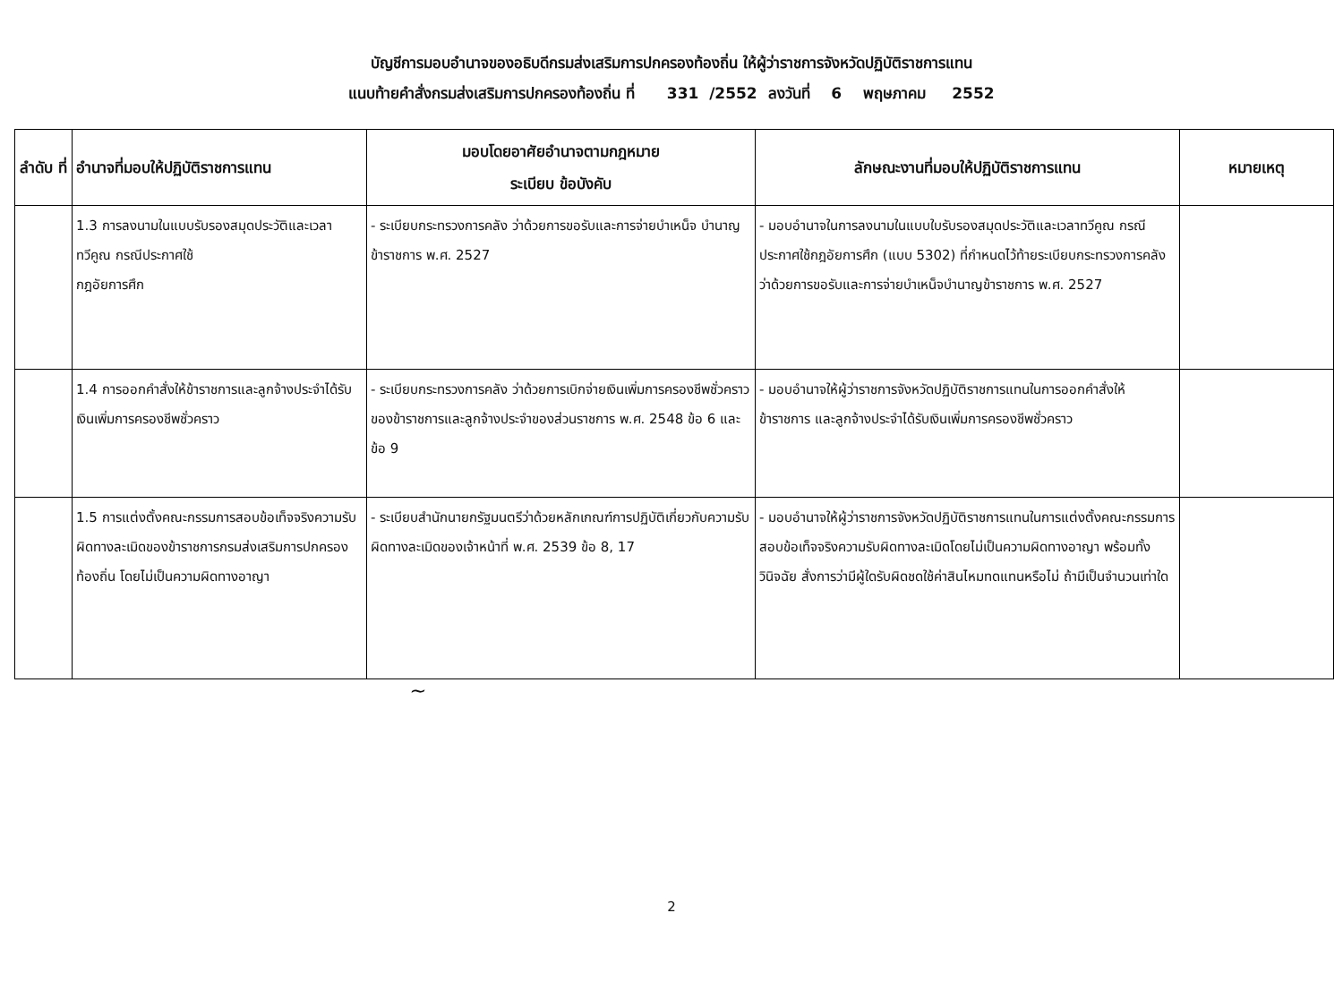บัญชีการมอบอำนาจของอธิบดีกรมส่งเสริมการปกครองท้องถิ่น ให้ผู้ว่าราชการจังหวัดปฏิบัติราชการแทน
แนบท้ายคำสั่งกรมส่งเสริมการปกครองท้องถิ่น ที่ 331 /2552 ลงวันที่ 6 พฤษภาคม 2552
| ลำดับ ที่ | อำนาจที่มอบให้ปฏิบัติราชการแทน | มอบโดยอาศัยอำนาจตามกฎหมาย ระเบียบ ข้อบังคับ | ลักษณะงานที่มอบให้ปฏิบัติราชการแทน | หมายเหตุ |
| --- | --- | --- | --- | --- |
| | 1.3 การลงนามในแบบรับรองสมุดประวัติและเวลาทวีคูณ กรณีประกาศใช้ กฎอัยการศึก | - ระเบียบกระทรวงการคลัง ว่าด้วยการขอรับและการจ่ายบำเหน็จ บำนาญข้าราชการ พ.ศ. 2527 | - มอบอำนาจในการลงนามในแบบใบรับรองสมุดประวัติและเวลาทวีคูณ กรณีประกาศใช้กฎอัยการศึก (แบบ 5302) ที่กำหนดไว้ท้ายระเบียบกระทรวงการคลัง ว่าด้วยการขอรับและการจ่ายบำเหน็จบำนาญข้าราชการ พ.ศ. 2527 | |
| | 1.4 การออกคำสั่งให้ข้าราชการและลูกจ้างประจำได้รับเงินเพิ่มการครองชีพชั่วคราว | - ระเบียบกระทรวงการคลัง ว่าด้วยการเบิกจ่ายเงินเพิ่มการครองชีพชั่วคราวของข้าราชการและลูกจ้างประจำของส่วนราชการ พ.ศ. 2548 ข้อ 6 และข้อ 9 | - มอบอำนาจให้ผู้ว่าราชการจังหวัดปฏิบัติราชการแทนในการออกคำสั่งให้ข้าราชการ และลูกจ้างประจำได้รับเงินเพิ่มการครองชีพชั่วคราว | |
| | 1.5 การแต่งตั้งคณะกรรมการสอบข้อเท็จจริงความรับผิดทางละเมิดของข้าราชการกรมส่งเสริมการปกครองท้องถิ่น โดยไม่เป็นความผิดทางอาญา | - ระเบียบสำนักนายกรัฐมนตรีว่าด้วยหลักเกณฑ์การปฏิบัติเกี่ยวกับความรับผิดทางละเมิดของเจ้าหน้าที่ พ.ศ. 2539 ข้อ 8, 17 | - มอบอำนาจให้ผู้ว่าราชการจังหวัดปฏิบัติราชการแทนในการแต่งตั้งคณะกรรมการสอบข้อเท็จจริงความรับผิดทางละเมิดโดยไม่เป็นความผิดทางอาญา พร้อมทั้งวินิจฉัย สั่งการว่ามีผู้ใดรับผิดชดใช้ค่าสินไหมทดแทนหรือไม่ ถ้ามีเป็นจำนวนเท่าใด | |
~
2